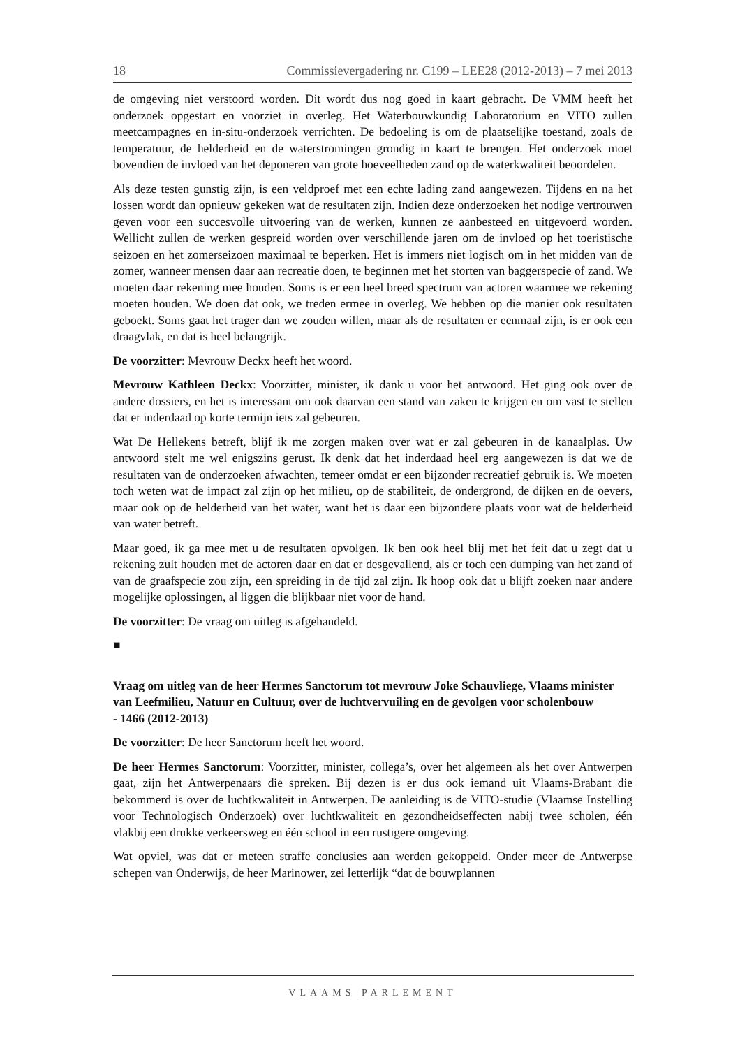18 Commissievergadering nr. C199 – LEE28 (2012-2013) – 7 mei 2013
de omgeving niet verstoord worden. Dit wordt dus nog goed in kaart gebracht. De VMM heeft het onderzoek opgestart en voorziet in overleg. Het Waterbouwkundig Laboratorium en VITO zullen meetcampagnes en in-situ-onderzoek verrichten. De bedoeling is om de plaatselijke toestand, zoals de temperatuur, de helderheid en de waterstromingen grondig in kaart te brengen. Het onderzoek moet bovendien de invloed van het deponeren van grote hoeveelheden zand op de waterkwaliteit beoordelen.
Als deze testen gunstig zijn, is een veldproef met een echte lading zand aangewezen. Tijdens en na het lossen wordt dan opnieuw gekeken wat de resultaten zijn. Indien deze onderzoeken het nodige vertrouwen geven voor een succesvolle uitvoering van de werken, kunnen ze aanbesteed en uitgevoerd worden. Wellicht zullen de werken gespreid worden over verschillende jaren om de invloed op het toeristische seizoen en het zomerseizoen maximaal te beperken. Het is immers niet logisch om in het midden van de zomer, wanneer mensen daar aan recreatie doen, te beginnen met het storten van baggerspecie of zand. We moeten daar rekening mee houden. Soms is er een heel breed spectrum van actoren waarmee we rekening moeten houden. We doen dat ook, we treden ermee in overleg. We hebben op die manier ook resultaten geboekt. Soms gaat het trager dan we zouden willen, maar als de resultaten er eenmaal zijn, is er ook een draagvlak, en dat is heel belangrijk.
De voorzitter: Mevrouw Deckx heeft het woord.
Mevrouw Kathleen Deckx: Voorzitter, minister, ik dank u voor het antwoord. Het ging ook over de andere dossiers, en het is interessant om ook daarvan een stand van zaken te krijgen en om vast te stellen dat er inderdaad op korte termijn iets zal gebeuren.
Wat De Hellekens betreft, blijf ik me zorgen maken over wat er zal gebeuren in de kanaalplas. Uw antwoord stelt me wel enigszins gerust. Ik denk dat het inderdaad heel erg aangewezen is dat we de resultaten van de onderzoeken afwachten, temeer omdat er een bijzonder recreatief gebruik is. We moeten toch weten wat de impact zal zijn op het milieu, op de stabiliteit, de ondergrond, de dijken en de oevers, maar ook op de helderheid van het water, want het is daar een bijzondere plaats voor wat de helderheid van water betreft.
Maar goed, ik ga mee met u de resultaten opvolgen. Ik ben ook heel blij met het feit dat u zegt dat u rekening zult houden met de actoren daar en dat er desgevallend, als er toch een dumping van het zand of van de graafspecie zou zijn, een spreiding in de tijd zal zijn. Ik hoop ook dat u blijft zoeken naar andere mogelijke oplossingen, al liggen die blijkbaar niet voor de hand.
De voorzitter: De vraag om uitleg is afgehandeld.
■
Vraag om uitleg van de heer Hermes Sanctorum tot mevrouw Joke Schauvliege, Vlaams minister van Leefmilieu, Natuur en Cultuur, over de luchtvervuiling en de gevolgen voor scholenbouw
- 1466 (2012-2013)
De voorzitter: De heer Sanctorum heeft het woord.
De heer Hermes Sanctorum: Voorzitter, minister, collega’s, over het algemeen als het over Antwerpen gaat, zijn het Antwerpenaars die spreken. Bij dezen is er dus ook iemand uit Vlaams-Brabant die bekommerd is over de luchtkwaliteit in Antwerpen. De aanleiding is de VITO-studie (Vlaamse Instelling voor Technologisch Onderzoek) over luchtkwaliteit en gezondheidseffecten nabij twee scholen, één vlakbij een drukke verkeersweg en één school in een rustigere omgeving.
Wat opviel, was dat er meteen straffe conclusies aan werden gekoppeld. Onder meer de Antwerpse schepen van Onderwijs, de heer Marinower, zei letterlijk “dat de bouwplannen
VLAAMS PARLEMENT